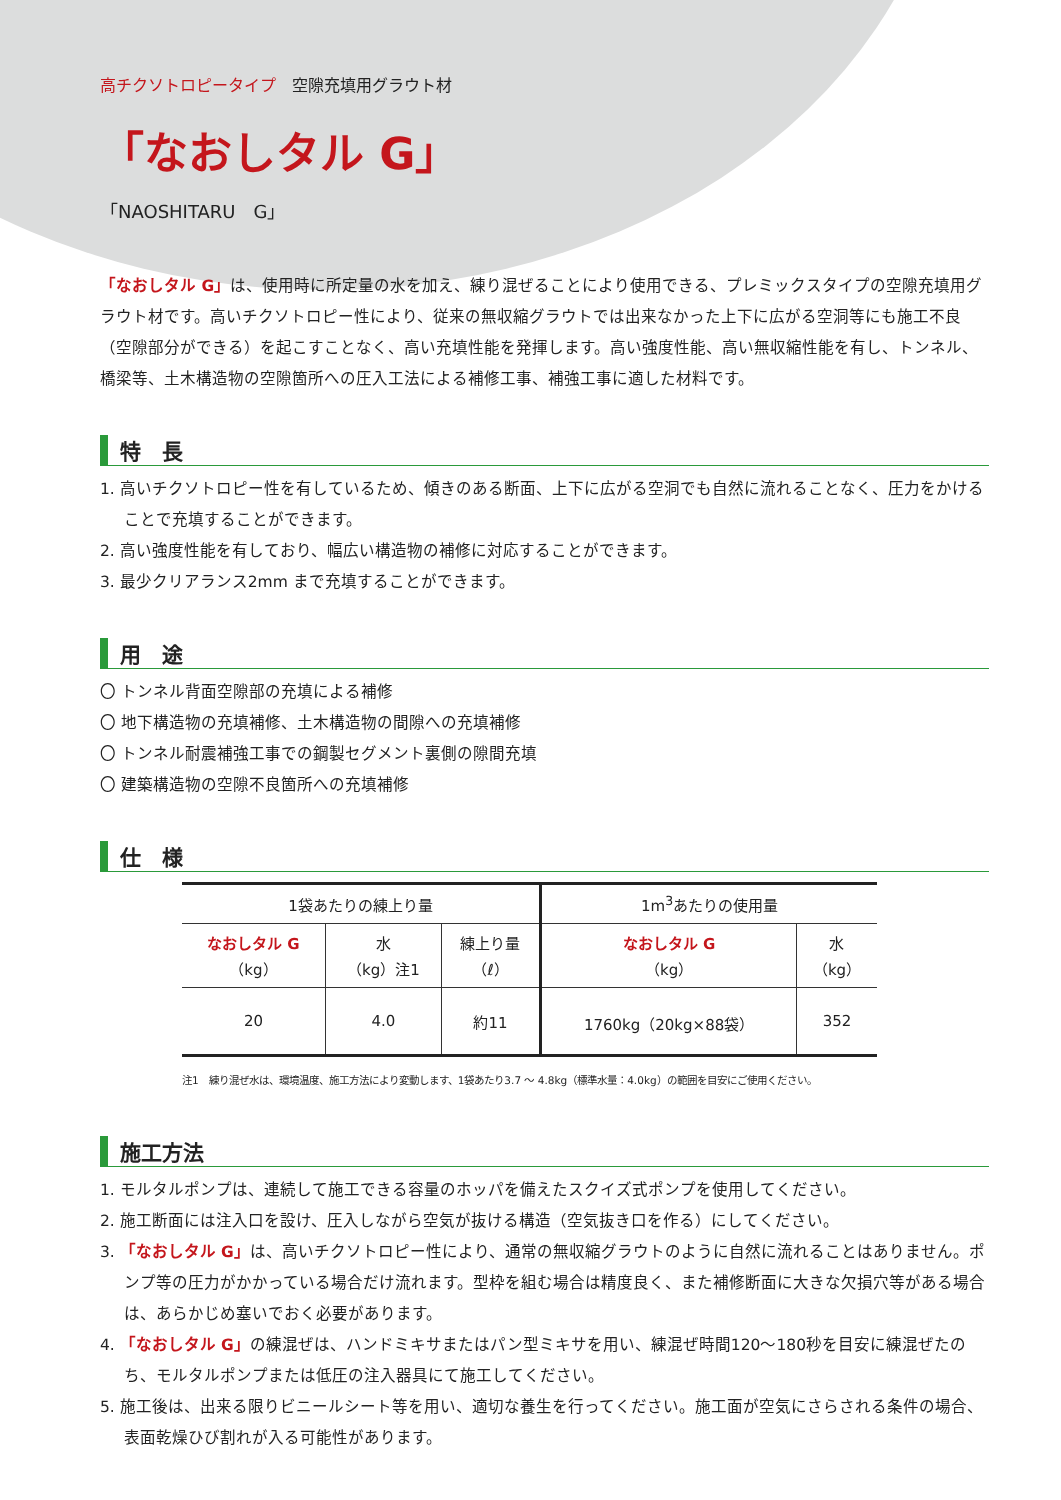高チクソトロピータイプ　空隙充填用グラウト材
「なおしタル G」
「NAOSHITARU　G」
「なおしタル G」は、使用時に所定量の水を加え、練り混ぜることにより使用できる、プレミックスタイプの空隙充填用グラウト材です。高いチクソトロピー性により、従来の無収縮グラウトでは出来なかった上下に広がる空洞等にも施工不良（空隙部分ができる）を起こすことなく、高い充填性能を発揮します。高い強度性能、高い無収縮性能を有し、トンネル、橋梁等、土木構造物の空隙箇所への圧入工法による補修工事、補強工事に適した材料です。
特　長
1. 高いチクソトロピー性を有しているため、傾きのある断面、上下に広がる空洞でも自然に流れることなく、圧力をかけることで充填することができます。
2. 高い強度性能を有しており、幅広い構造物の補修に対応することができます。
3. 最少クリアランス2mm まで充填することができます。
用　途
〇 トンネル背面空隙部の充填による補修
〇 地下構造物の充填補修、土木構造物の間隙への充填補修
〇 トンネル耐震補強工事での鋼製セグメント裏側の隙間充填
〇 建築構造物の空隙不良箇所への充填補修
仕　様
| 1袋あたりの練上り量 | | | 1m<sup>3</sup>あたりの使用量 | |
| --- | --- | --- | --- | --- |
| なおしタル G （kg） | 水 （kg）注1 | 練上り量 （ℓ） | なおしタル G （kg） | 水 （kg） |
| 20 | 4.0 | 約11 | 1760kg（20kg×88袋） | 352 |
注1　練り混ぜ水は、環境温度、施工方法により変動します、1袋あたり3.7 ～ 4.8kg（標準水量：4.0kg）の範囲を目安にご使用ください。
施工方法
1. モルタルポンプは、連続して施工できる容量のホッパを備えたスクイズ式ポンプを使用してください。
2. 施工断面には注入口を設け、圧入しながら空気が抜ける構造（空気抜き口を作る）にしてください。
3. 「なおしタル G」は、高いチクソトロピー性により、通常の無収縮グラウトのように自然に流れることはありません。ポンプ等の圧力がかかっている場合だけ流れます。型枠を組む場合は精度良く、また補修断面に大きな欠損穴等がある場合は、あらかじめ塞いでおく必要があります。
4. 「なおしタル G」の練混ぜは、ハンドミキサまたはパン型ミキサを用い、練混ぜ時間120～180秒を目安に練混ぜたのち、モルタルポンプまたは低圧の注入器具にて施工してください。
5. 施工後は、出来る限りビニールシート等を用い、適切な養生を行ってください。施工面が空気にさらされる条件の場合、表面乾燥ひび割れが入る可能性があります。